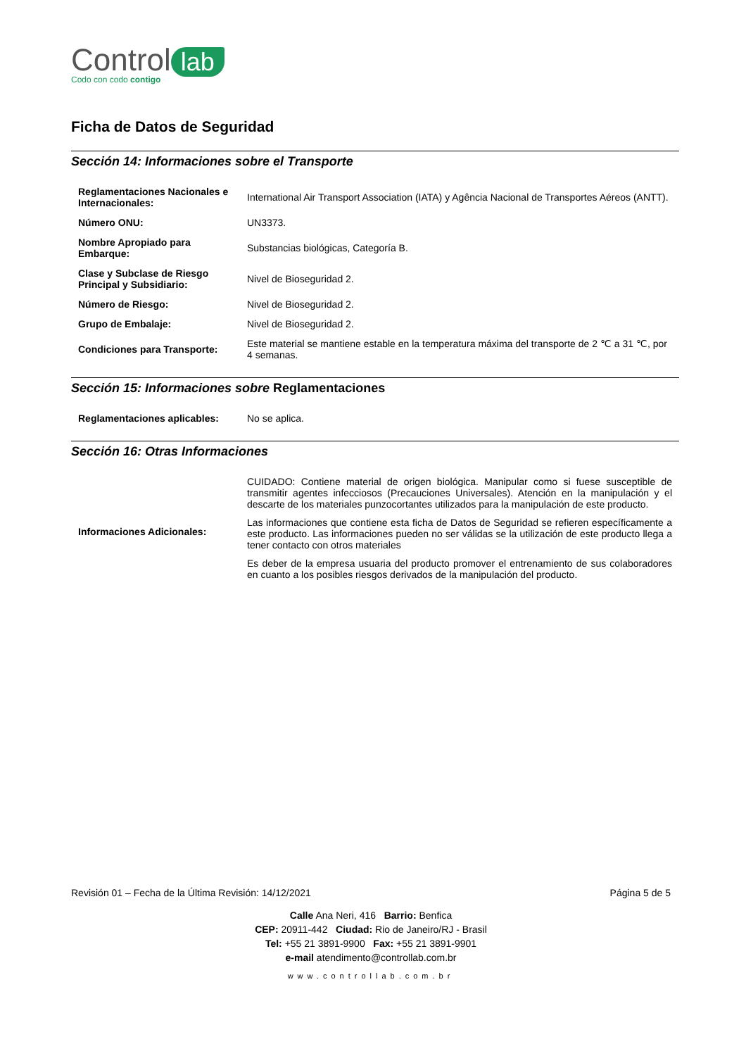Control lab
Codo con codo contigo
Ficha de Datos de Seguridad
Sección 14: Informaciones sobre el Transporte
| Reglamentaciones Nacionales e Internacionales: | International Air Transport Association (IATA) y Agência Nacional de Transportes Aéreos (ANTT). |
| Número ONU: | UN3373. |
| Nombre Apropiado para Embarque: | Substancias biológicas, Categoría B. |
| Clase y Subclase de Riesgo Principal y Subsidiario: | Nivel de Bioseguridad 2. |
| Número de Riesgo: | Nivel de Bioseguridad 2. |
| Grupo de Embalaje: | Nivel de Bioseguridad 2. |
| Condiciones para Transporte: | Este material se mantiene estable en la temperatura máxima del transporte de 2 ℃ a 31 ℃, por 4 semanas. |
Sección 15: Informaciones sobre Reglamentaciones
| Reglamentaciones aplicables: | No se aplica. |
Sección 16: Otras Informaciones
| Informaciones Adicionales: | CUIDADO: Contiene material de origen biológica. Manipular como si fuese susceptible de transmitir agentes infecciosos (Precauciones Universales). Atención en la manipulación y el descarte de los materiales punzocortantes utilizados para la manipulación de este producto. Las informaciones que contiene esta ficha de Datos de Seguridad se refieren específicamente a este producto. Las informaciones pueden no ser válidas se la utilización de este producto llega a tener contacto con otros materiales Es deber de la empresa usuaria del producto promover el entrenamiento de sus colaboradores en cuanto a los posibles riesgos derivados de la manipulación del producto. |
Revisión 01 – Fecha de la Última Revisión: 14/12/2021 Página 5 de 5
Calle Ana Neri, 416 Barrio: Benfica
CEP: 20911-442 Ciudad: Rio de Janeiro/RJ - Brasil
Tel: +55 21 3891-9900 Fax: +55 21 3891-9901
e-mail atendimento@controllab.com.br
www.controllab.com.br